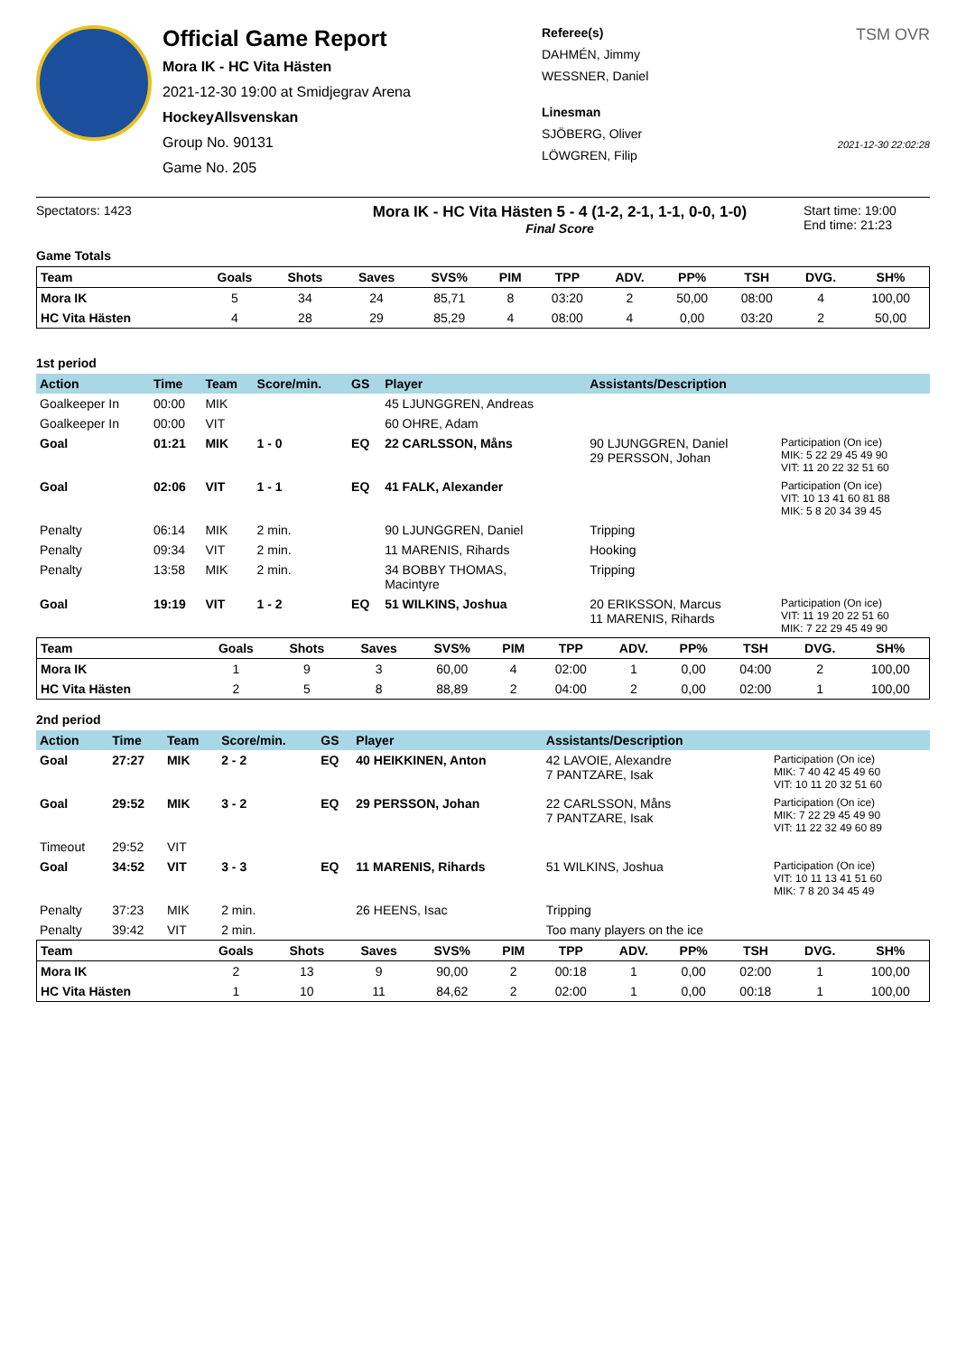Official Game Report
Mora IK - HC Vita Hästen
2021-12-30 19:00 at Smidjegrav Arena
HockeyAllsvenskan
Group No. 90131
Game No. 205
Referee(s)
DAHMÉN, Jimmy
WESSNER, Daniel
Linesman
SJÖBERG, Oliver
LÖWGREN, Filip
TSM OVR
2021-12-30 22:02:28
Spectators: 1423
Mora IK - HC Vita Hästen 5 - 4 (1-2, 2-1, 1-1, 0-0, 1-0)
Final Score
Start time: 19:00
End time: 21:23
Game Totals
| Team | Goals | Shots | Saves | SVS% | PIM | TPP | ADV. | PP% | TSH | DVG. | SH% |
| --- | --- | --- | --- | --- | --- | --- | --- | --- | --- | --- | --- |
| Mora IK | 5 | 34 | 24 | 85,71 | 8 | 03:20 | 2 | 50,00 | 08:00 | 4 | 100,00 |
| HC Vita Hästen | 4 | 28 | 29 | 85,29 | 4 | 08:00 | 4 | 0,00 | 03:20 | 2 | 50,00 |
1st period
| Action | Time | Team | Score/min. | GS | Player | Assistants/Description | |
| --- | --- | --- | --- | --- | --- | --- | --- |
| Goalkeeper In | 00:00 | MIK | | | 45 LJUNGGREN, Andreas | | |
| Goalkeeper In | 00:00 | VIT | | | 60 OHRE, Adam | | |
| Goal | 01:21 | MIK | 1 - 0 | EQ | 22 CARLSSON, Måns | 90 LJUNGGREN, Daniel 29 PERSSON, Johan | Participation (On ice) MIK: 5 22 29 45 49 90 VIT: 11 20 22 32 51 60 |
| Goal | 02:06 | VIT | 1 - 1 | EQ | 41 FALK, Alexander | | Participation (On ice) VIT: 10 13 41 60 81 88 MIK: 5 8 20 34 39 45 |
| Penalty | 06:14 | MIK | 2 min. | | 90 LJUNGGREN, Daniel | Tripping | |
| Penalty | 09:34 | VIT | 2 min. | | 11 MARENIS, Rihards | Hooking | |
| Penalty | 13:58 | MIK | 2 min. | | 34 BOBBY THOMAS, Macintyre | Tripping | |
| Goal | 19:19 | VIT | 1 - 2 | EQ | 51 WILKINS, Joshua | 20 ERIKSSON, Marcus 11 MARENIS, Rihards | Participation (On ice) VIT: 11 19 20 22 51 60 MIK: 7 22 29 45 49 90 |
| Team | Goals | Shots | Saves | SVS% | PIM | TPP | ADV. | PP% | TSH | DVG. | SH% |
| --- | --- | --- | --- | --- | --- | --- | --- | --- | --- | --- | --- |
| Mora IK | 1 | 9 | 3 | 60,00 | 4 | 02:00 | 1 | 0,00 | 04:00 | 2 | 100,00 |
| HC Vita Hästen | 2 | 5 | 8 | 88,89 | 2 | 04:00 | 2 | 0,00 | 02:00 | 1 | 100,00 |
2nd period
| Action | Time | Team | Score/min. | GS | Player | Assistants/Description | |
| --- | --- | --- | --- | --- | --- | --- | --- |
| Goal | 27:27 | MIK | 2 - 2 | EQ | 40 HEIKKINEN, Anton | 42 LAVOIE, Alexandre 7 PANTZARE, Isak | Participation (On ice) MIK: 7 40 42 45 49 60 VIT: 10 11 20 32 51 60 |
| Goal | 29:52 | MIK | 3 - 2 | EQ | 29 PERSSON, Johan | 22 CARLSSON, Måns 7 PANTZARE, Isak | Participation (On ice) MIK: 7 22 29 45 49 90 VIT: 11 22 32 49 60 89 |
| Timeout | 29:52 | VIT | | | | | |
| Goal | 34:52 | VIT | 3 - 3 | EQ | 11 MARENIS, Rihards | 51 WILKINS, Joshua | Participation (On ice) VIT: 10 11 13 41 51 60 MIK: 7 8 20 34 45 49 |
| Penalty | 37:23 | MIK | 2 min. | | 26 HEENS, Isac | Tripping | |
| Penalty | 39:42 | VIT | 2 min. | | | Too many players on the ice | |
| Team | Goals | Shots | Saves | SVS% | PIM | TPP | ADV. | PP% | TSH | DVG. | SH% |
| --- | --- | --- | --- | --- | --- | --- | --- | --- | --- | --- | --- |
| Mora IK | 2 | 13 | 9 | 90,00 | 2 | 00:18 | 1 | 0,00 | 02:00 | 1 | 100,00 |
| HC Vita Hästen | 1 | 10 | 11 | 84,62 | 2 | 02:00 | 1 | 0,00 | 00:18 | 1 | 100,00 |